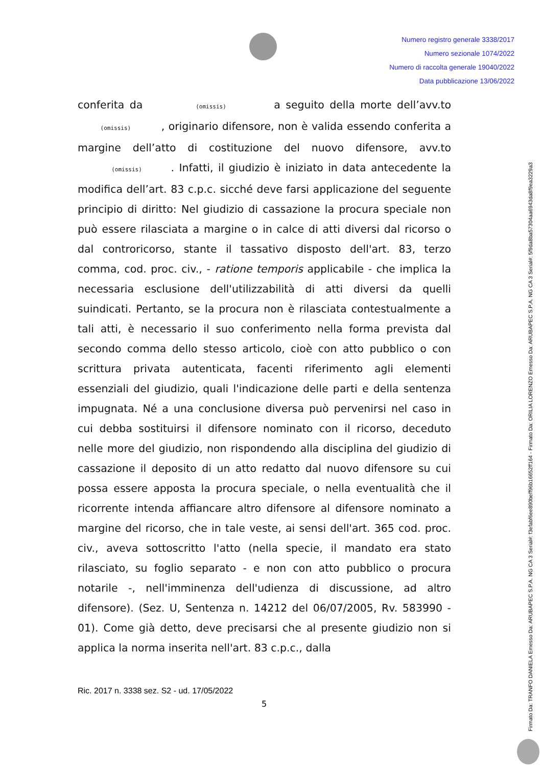Numero registro generale 3338/2017
Numero sezionale 1074/2022
Numero di raccolta generale 19040/2022
Data pubblicazione 13/06/2022
conferita da (omissis) a seguito della morte dell’avv.to (omissis) , originario difensore, non è valida essendo conferita a margine dell’atto di costituzione del nuovo difensore, avv.to (omissis) . Infatti, il giudizio è iniziato in data antecedente la modifica dell’art. 83 c.p.c. sicché deve farsi applicazione del seguente principio di diritto: Nel giudizio di cassazione la procura speciale non può essere rilasciata a margine o in calce di atti diversi dal ricorso o dal controricorso, stante il tassativo disposto dell'art. 83, terzo comma, cod. proc. civ., - ratione temporis applicabile - che implica la necessaria esclusione dell'utilizzabilità di atti diversi da quelli suindicati. Pertanto, se la procura non è rilasciata contestualmente a tali atti, è necessario il suo conferimento nella forma prevista dal secondo comma dello stesso articolo, cioè con atto pubblico o con scrittura privata autenticata, facenti riferimento agli elementi essenziali del giudizio, quali l'indicazione delle parti e della sentenza impugnata. Né a una conclusione diversa può pervenirsi nel caso in cui debba sostituirsi il difensore nominato con il ricorso, deceduto nelle more del giudizio, non rispondendo alla disciplina del giudizio di cassazione il deposito di un atto redatto dal nuovo difensore su cui possa essere apposta la procura speciale, o nella eventualità che il ricorrente intenda affiancare altro difensore al difensore nominato a margine del ricorso, che in tale veste, ai sensi dell'art. 365 cod. proc. civ., aveva sottoscritto l'atto (nella specie, il mandato era stato rilasciato, su foglio separato - e non con atto pubblico o procura notarile -, nell'imminenza dell'udienza di discussione, ad altro difensore). (Sez. U, Sentenza n. 14212 del 06/07/2005, Rv. 583990 - 01). Come già detto, deve precisarsi che al presente giudizio non si applica la norma inserita nell'art. 83 c.p.c., dalla
Ric. 2017 n. 3338 sez. S2 - ud. 17/05/2022
5
Firmato Da: TRANFO DANIELA Emesso Da: ARUBAPEC S.P.A. NG CA 3 Serial#: f3efabf6ee890beff96b16652ff164 - Firmato Da: ORILIA LORENZO Emesso Da: ARUBAPEC S.P.A. NG CA 3 Serial#: 5f9da8ba57304aa6943da8f9ea3229a3